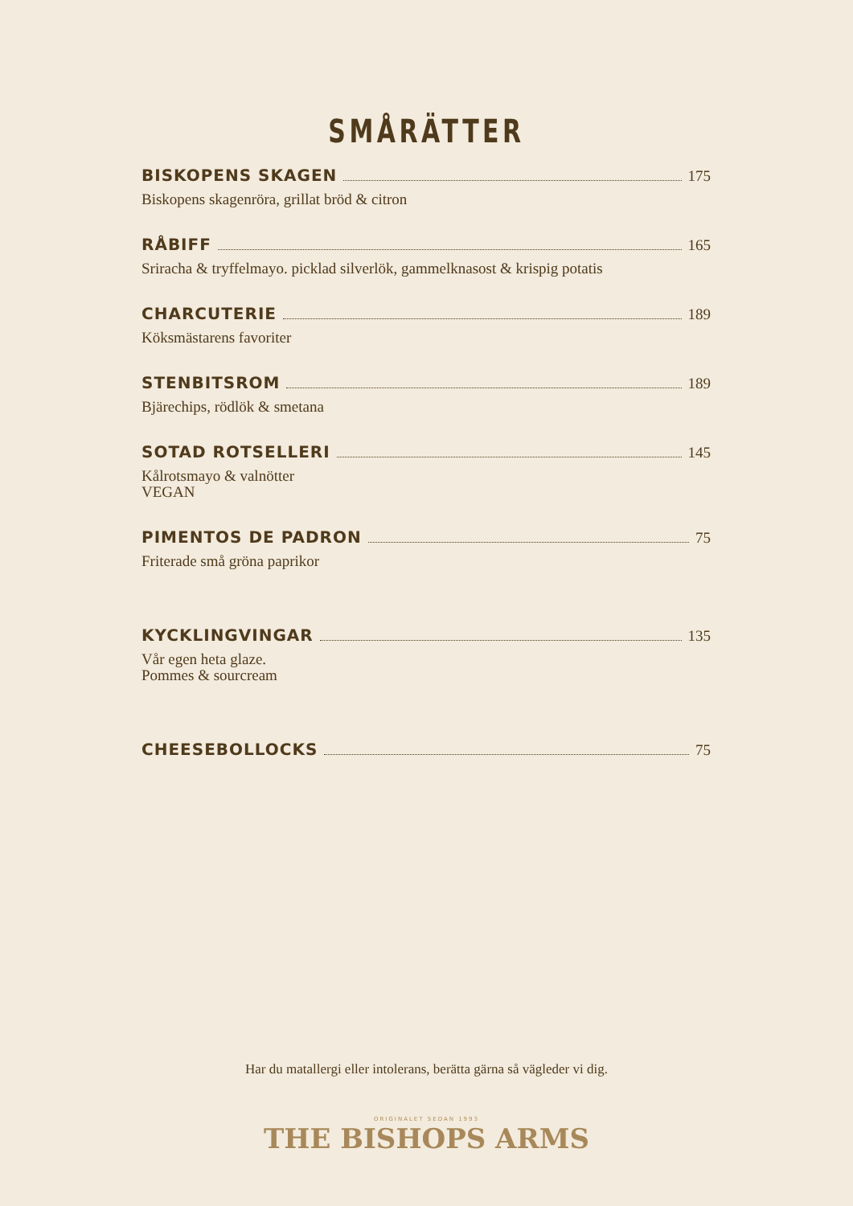SMÅRÄTTER
BISKOPENS SKAGEN 175
Biskopens skagenröra, grillat bröd & citron
RÅBIFF 165
Sriracha & tryffelmayo. picklad silverlök, gammelknasost & krispig potatis
CHARCUTERIE 189
Köksmästarens favoriter
STENBITSROM 189
Bjärechips, rödlök & smetana
SOTAD ROTSELLERI 145
Kålrotsmayo & valnötter
VEGAN
PIMENTOS DE PADRON 75
Friterade små gröna paprikor
KYCKLINGVINGAR 135
Vår egen heta glaze.
Pommes & sourcream
CHEESEBOLLOCKS 75
Har du matallergi eller intolerans, berätta gärna så vägleder vi dig.
ORIGINALET SEDAN 1993
THE BISHOPS ARMS